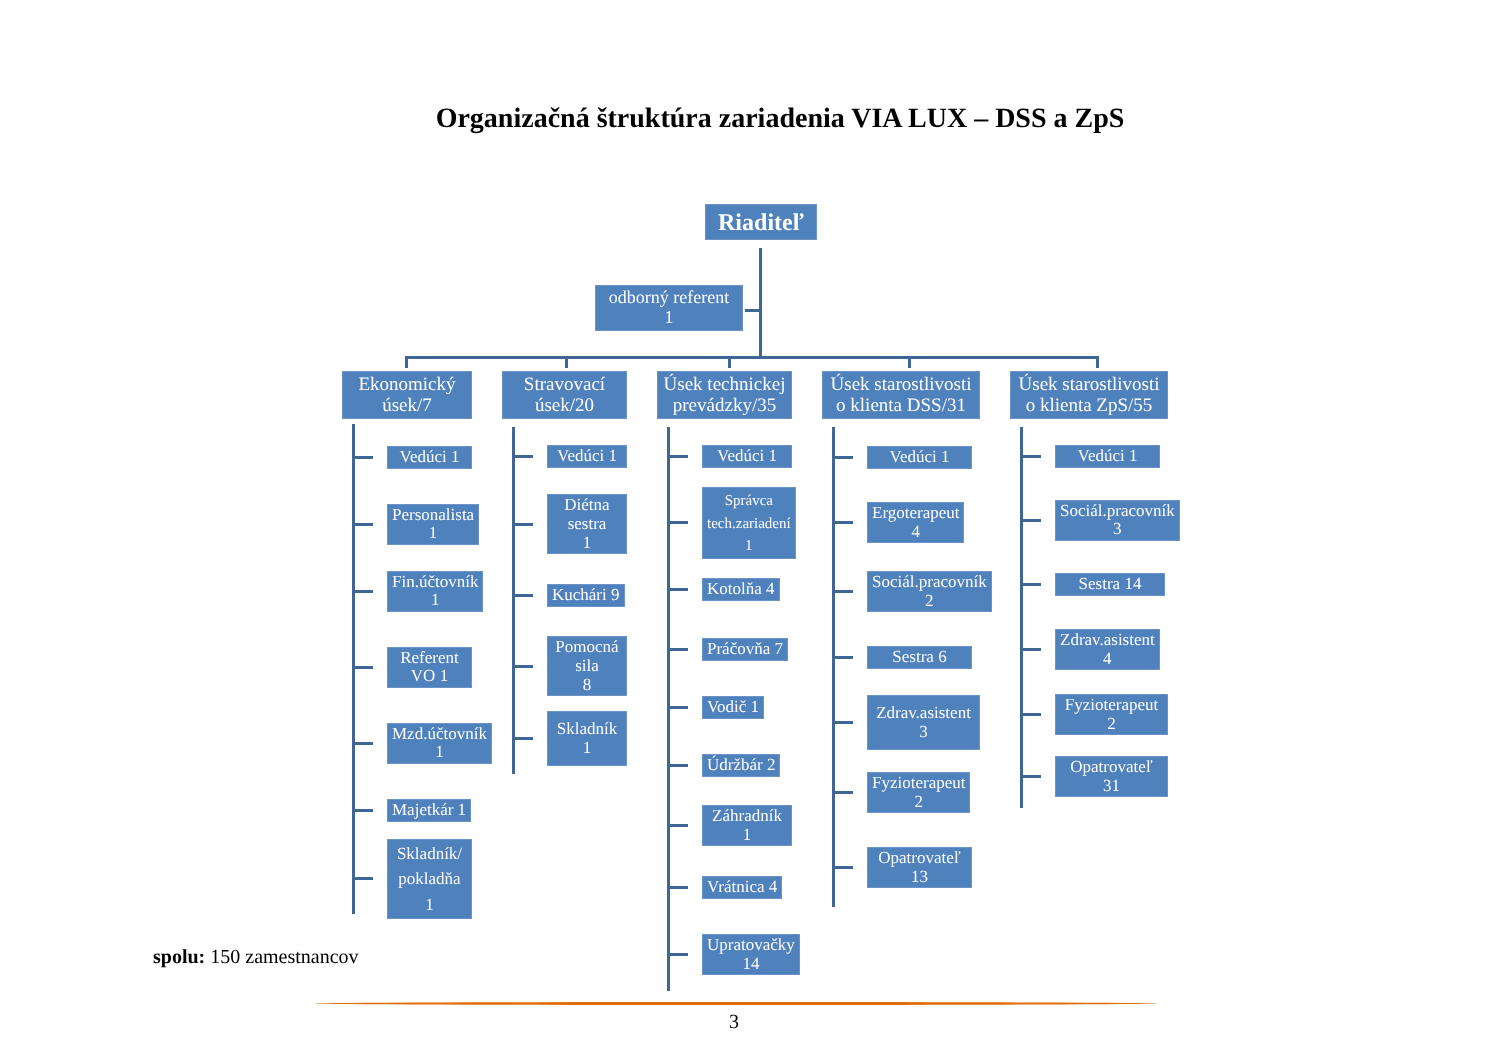Organizačná štruktúra zariadenia VIA LUX – DSS a ZpS
Riaditeľ
odborný referent
1
Ekonomický úsek/7
Vedúci 1
Personalista
1
Fin.účtovník
1
Referent
VO 1
Mzd.účtovník
1
Majetkár 1
Skladník/
pokladňa 1
Stravovací úsek/20
Vedúci 1
Diétna sestra
1
Kuchári 9
Pomocná sila
8
Skladník 1
Úsek technickej prevádzky/35
Vedúci 1
Správca
tech.zariadení 1
Kotolňa 4
Práčovňa 7
Vodič 1
Údržbár 2
Záhradník 1
Vrátnica 4
Upratovačky
14
Úsek starostlivosti o klienta DSS/31
Vedúci 1
Ergoterapeut
4
Sociál.pracovník
2
Sestra 6
Zdrav.asistent 3
Fyzioterapeut
2
Opatrovateľ
13
Úsek starostlivosti o klienta ZpS/55
Vedúci 1
Sociál.pracovník
3
Sestra 14
Zdrav.asistent
4
Fyzioterapeut 2
Opatrovateľ 31
spolu: 150 zamestnancov
3